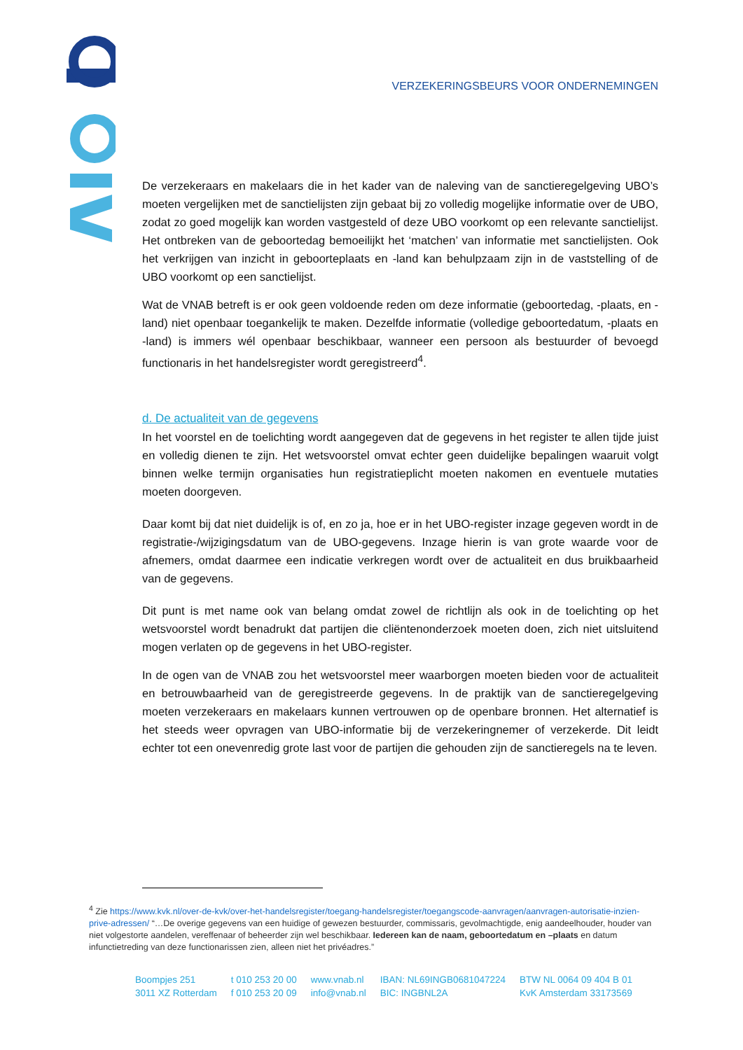VERZEKERINGSBEURS VOOR ONDERNEMINGEN
De verzekeraars en makelaars die in het kader van de naleving van de sanctieregelgeving UBO’s moeten vergelijken met de sanctielijsten zijn gebaat bij zo volledig mogelijke informatie over de UBO, zodat zo goed mogelijk kan worden vastgesteld of deze UBO voorkomt op een relevante sanctielijst. Het ontbreken van de geboortedag bemoeilijkt het ‘matchen’ van informatie met sanctielijsten. Ook het verkrijgen van inzicht in geboorteplaats en -land kan behulpzaam zijn in de vaststelling of de UBO voorkomt op een sanctielijst.
Wat de VNAB betreft is er ook geen voldoende reden om deze informatie (geboortedag, -plaats, en -land) niet openbaar toegankelijk te maken. Dezelfde informatie (volledige geboortedatum, -plaats en -land) is immers wél openbaar beschikbaar, wanneer een persoon als bestuurder of bevoegd functionaris in het handelsregister wordt geregistreerd<sup>4</sup>.
d. De actualiteit van de gegevens
In het voorstel en de toelichting wordt aangegeven dat de gegevens in het register te allen tijde juist en volledig dienen te zijn. Het wetsvoorstel omvat echter geen duidelijke bepalingen waaruit volgt binnen welke termijn organisaties hun registratieplicht moeten nakomen en eventuele mutaties moeten doorgeven.
Daar komt bij dat niet duidelijk is of, en zo ja, hoe er in het UBO-register inzage gegeven wordt in de registratie-/wijzigingsdatum van de UBO-gegevens. Inzage hierin is van grote waarde voor de afnemers, omdat daarmee een indicatie verkregen wordt over de actualiteit en dus bruikbaarheid van de gegevens.
Dit punt is met name ook van belang omdat zowel de richtlijn als ook in de toelichting op het wetsvoorstel wordt benadrukt dat partijen die cliëntenonderzoek moeten doen, zich niet uitsluitend mogen verlaten op de gegevens in het UBO-register.
In de ogen van de VNAB zou het wetsvoorstel meer waarborgen moeten bieden voor de actualiteit en betrouwbaarheid van de geregistreerde gegevens. In de praktijk van de sanctieregelgeving moeten verzekeraars en makelaars kunnen vertrouwen op de openbare bronnen. Het alternatief is het steeds weer opvragen van UBO-informatie bij de verzekeringnemer of verzekerde. Dit leidt echter tot een onevenredig grote last voor de partijen die gehouden zijn de sanctieregels na te leven.
<sup>4</sup> Zie https://www.kvk.nl/over-de-kvk/over-het-handelsregister/toegang-handelsregister/toegangscode-aanvragen/aanvragen-autorisatie-inzien-prive-adressen/ “…De overige gegevens van een huidige of gewezen bestuurder, commissaris, gevolmachtigde, enig aandeelhouder, houder van niet volgestorte aandelen, vereffenaar of beheerder zijn wel beschikbaar. Iedereen kan de naam, geboortedatum en –plaats en datum infunctietreding van deze functionarissen zien, alleen niet het privéadres.”
Boompjes 251
3011 XZ Rotterdam
t 010 253 20 00
f 010 253 20 09
www.vnab.nl
info@vnab.nl
IBAN: NL69INGB0681047224
BIC: INGBNL2A
BTW NL 0064 09 404 B 01
KvK Amsterdam 33173569